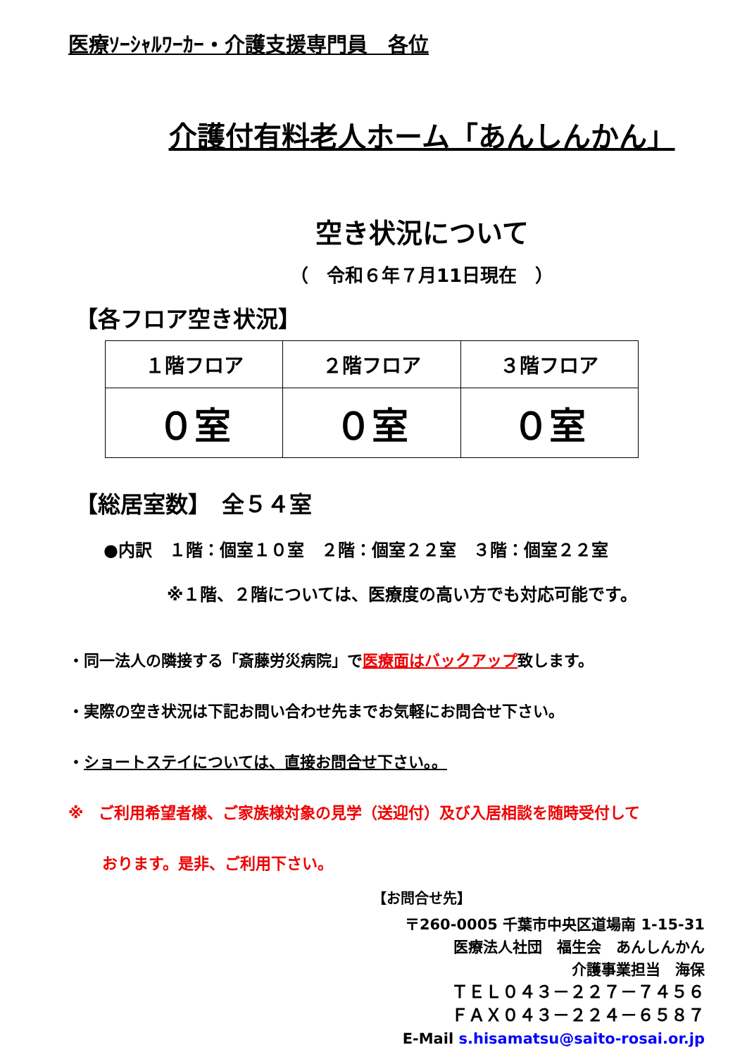医療ｿｰｼｬﾙﾜｰｶｰ・介護支援専門員　各位
介護付有料老人ホーム「あんしんかん」
空き状況について
（　令和６年７月11日現在　）
【各フロア空き状況】
| １階フロア | ２階フロア | ３階フロア |
| ０室 | ０室 | ０室 |
【総居室数】　全５４室
●内訳　１階：個室１０室　２階：個室２２室　３階：個室２２室
※１階、２階については、医療度の高い方でも対応可能です。
・同一法人の隣接する「斎藤労災病院」で医療面はバックアップ致します。
・実際の空き状況は下記お問い合わせ先までお気軽にお問合せ下さい。
・ショートステイについては、直接お問合せ下さい。。
※　ご利用希望者様、ご家族様対象の見学（送迎付）及び入居相談を随時受付して
おります。是非、ご利用下さい。
【お問合せ先】
〒260-0005 千葉市中央区道場南 1-15-31
医療法人社団　福生会　あんしんかん
介護事業担当　海保
ＴＥＬ０４３－２２７－７４５６
ＦＡＸ０４３－２２４－６５８７
E-Mail s.hisamatsu@saito-rosai.or.jp